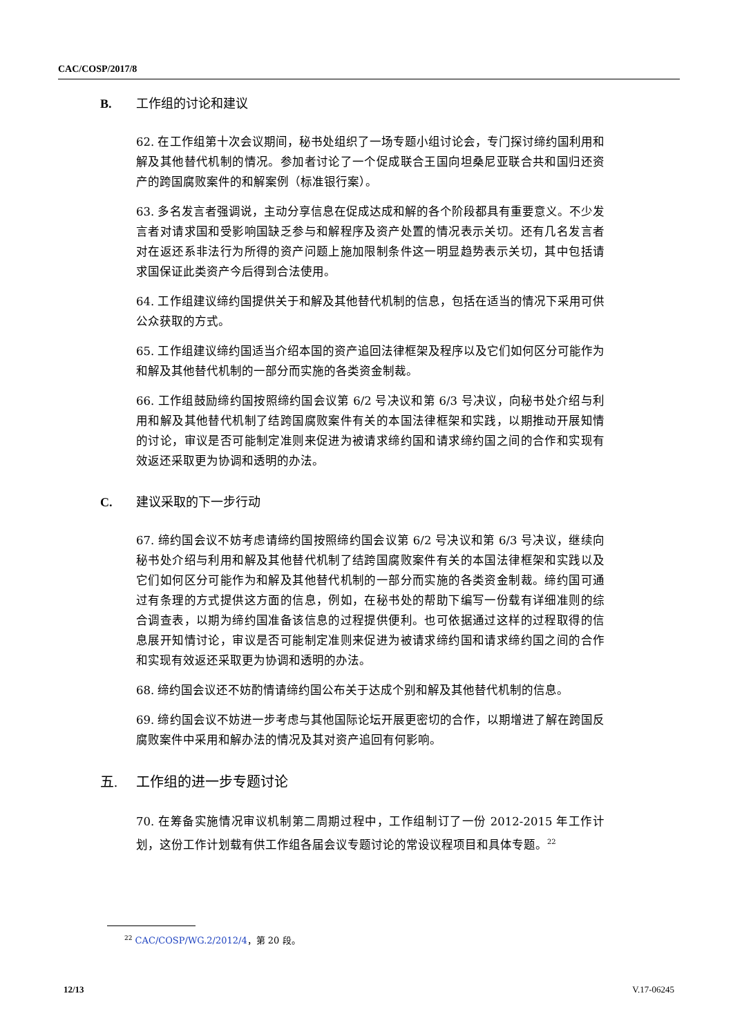CAC/COSP/2017/8
B. 工作组的讨论和建议
62. 在工作组第十次会议期间，秘书处组织了一场专题小组讨论会，专门探讨缔约国利用和解及其他替代机制的情况。参加者讨论了一个促成联合王国向坦桑尼亚联合共和国归还资产的跨国腐败案件的和解案例（标准银行案）。
63. 多名发言者强调说，主动分享信息在促成达成和解的各个阶段都具有重要意义。不少发言者对请求国和受影响国缺乏参与和解程序及资产处置的情况表示关切。还有几名发言者对在返还系非法行为所得的资产问题上施加限制条件这一明显趋势表示关切，其中包括请求国保证此类资产今后得到合法使用。
64. 工作组建议缔约国提供关于和解及其他替代机制的信息，包括在适当的情况下采用可供公众获取的方式。
65. 工作组建议缔约国适当介绍本国的资产追回法律框架及程序以及它们如何区分可能作为和解及其他替代机制的一部分而实施的各类资金制裁。
66. 工作组鼓励缔约国按照缔约国会议第 6/2 号决议和第 6/3 号决议，向秘书处介绍与利用和解及其他替代机制了结跨国腐败案件有关的本国法律框架和实践，以期推动开展知情的讨论，审议是否可能制定准则来促进为被请求缔约国和请求缔约国之间的合作和实现有效返还采取更为协调和透明的办法。
C. 建议采取的下一步行动
67. 缔约国会议不妨考虑请缔约国按照缔约国会议第 6/2 号决议和第 6/3 号决议，继续向秘书处介绍与利用和解及其他替代机制了结跨国腐败案件有关的本国法律框架和实践以及它们如何区分可能作为和解及其他替代机制的一部分而实施的各类资金制裁。缔约国可通过有条理的方式提供这方面的信息，例如，在秘书处的帮助下编写一份载有详细准则的综合调查表，以期为缔约国准备该信息的过程提供便利。也可依据通过这样的过程取得的信息展开知情讨论，审议是否可能制定准则来促进为被请求缔约国和请求缔约国之间的合作和实现有效返还采取更为协调和透明的办法。
68. 缔约国会议还不妨酌情请缔约国公布关于达成个别和解及其他替代机制的信息。
69. 缔约国会议不妨进一步考虑与其他国际论坛开展更密切的合作，以期增进了解在跨国反腐败案件中采用和解办法的情况及其对资产追回有何影响。
五. 工作组的进一步专题讨论
70. 在筹备实施情况审议机制第二周期过程中，工作组制订了一份 2012-2015 年工作计划，这份工作计划载有供工作组各届会议专题讨论的常设议程项目和具体专题。<sup>22</sup>
<sup>22</sup> CAC/COSP/WG.2/2012/4，第 20 段。
12/13 V.17-06245